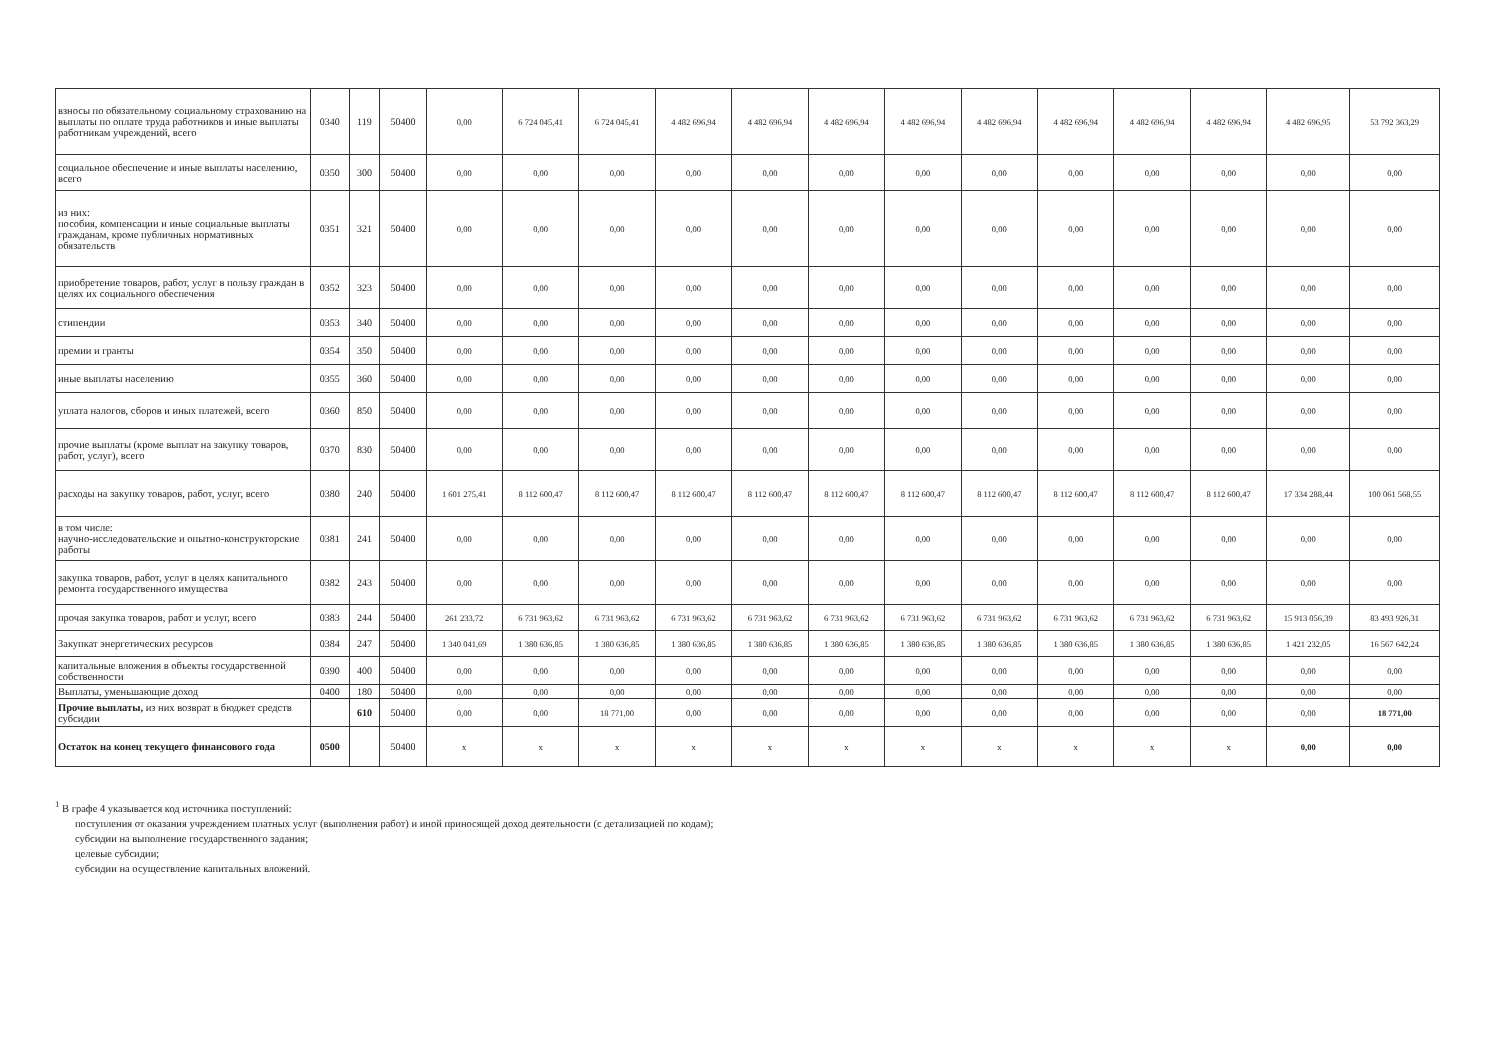| взносы по обязательному социальному страхованию на выплаты по оплате труда работников и иные выплаты работникам учреждений, всего | 0340 | 119 | 50400 | 0,00 | 6 724 045,41 | 6 724 045,41 | 4 482 696,94 | 4 482 696,94 | 4 482 696,94 | 4 482 696,94 | 4 482 696,94 | 4 482 696,94 | 4 482 696,94 | 4 482 696,94 | 4 482 696,95 | 53 792 363,29 |
| социальное обеспечение и иные выплаты населению, всего | 0350 | 300 | 50400 | 0,00 | 0,00 | 0,00 | 0,00 | 0,00 | 0,00 | 0,00 | 0,00 | 0,00 | 0,00 | 0,00 | 0,00 | 0,00 |
| из них: пособия, компенсации и иные социальные выплаты гражданам, кроме публичных нормативных обязательств | 0351 | 321 | 50400 | 0,00 | 0,00 | 0,00 | 0,00 | 0,00 | 0,00 | 0,00 | 0,00 | 0,00 | 0,00 | 0,00 | 0,00 | 0,00 |
| приобретение товаров, работ, услуг в пользу граждан в целях их социального обеспечения | 0352 | 323 | 50400 | 0,00 | 0,00 | 0,00 | 0,00 | 0,00 | 0,00 | 0,00 | 0,00 | 0,00 | 0,00 | 0,00 | 0,00 | 0,00 |
| стипендии | 0353 | 340 | 50400 | 0,00 | 0,00 | 0,00 | 0,00 | 0,00 | 0,00 | 0,00 | 0,00 | 0,00 | 0,00 | 0,00 | 0,00 | 0,00 |
| премии и гранты | 0354 | 350 | 50400 | 0,00 | 0,00 | 0,00 | 0,00 | 0,00 | 0,00 | 0,00 | 0,00 | 0,00 | 0,00 | 0,00 | 0,00 | 0,00 |
| иные выплаты населению | 0355 | 360 | 50400 | 0,00 | 0,00 | 0,00 | 0,00 | 0,00 | 0,00 | 0,00 | 0,00 | 0,00 | 0,00 | 0,00 | 0,00 | 0,00 |
| уплата налогов, сборов и иных платежей, всего | 0360 | 850 | 50400 | 0,00 | 0,00 | 0,00 | 0,00 | 0,00 | 0,00 | 0,00 | 0,00 | 0,00 | 0,00 | 0,00 | 0,00 | 0,00 |
| прочие выплаты (кроме выплат на закупку товаров, работ, услуг), всего | 0370 | 830 | 50400 | 0,00 | 0,00 | 0,00 | 0,00 | 0,00 | 0,00 | 0,00 | 0,00 | 0,00 | 0,00 | 0,00 | 0,00 | 0,00 |
| расходы на закупку товаров, работ, услуг, всего | 0380 | 240 | 50400 | 1 601 275,41 | 8 112 600,47 | 8 112 600,47 | 8 112 600,47 | 8 112 600,47 | 8 112 600,47 | 8 112 600,47 | 8 112 600,47 | 8 112 600,47 | 8 112 600,47 | 8 112 600,47 | 17 334 288,44 | 100 061 568,55 |
| в том числе: научно-исследовательские и опытно-конструкторские работы | 0381 | 241 | 50400 | 0,00 | 0,00 | 0,00 | 0,00 | 0,00 | 0,00 | 0,00 | 0,00 | 0,00 | 0,00 | 0,00 | 0,00 | 0,00 |
| закупка товаров, работ, услуг в целях капитального ремонта государственного имущества | 0382 | 243 | 50400 | 0,00 | 0,00 | 0,00 | 0,00 | 0,00 | 0,00 | 0,00 | 0,00 | 0,00 | 0,00 | 0,00 | 0,00 | 0,00 |
| прочая закупка товаров, работ и услуг, всего | 0383 | 244 | 50400 | 261 233,72 | 6 731 963,62 | 6 731 963,62 | 6 731 963,62 | 6 731 963,62 | 6 731 963,62 | 6 731 963,62 | 6 731 963,62 | 6 731 963,62 | 6 731 963,62 | 6 731 963,62 | 15 913 056,39 | 83 493 926,31 |
| Закупкат энергетических ресурсов | 0384 | 247 | 50400 | 1 340 041,69 | 1 380 636,85 | 1 380 636,85 | 1 380 636,85 | 1 380 636,85 | 1 380 636,85 | 1 380 636,85 | 1 380 636,85 | 1 380 636,85 | 1 380 636,85 | 1 380 636,85 | 1 421 232,05 | 16 567 642,24 |
| капитальные вложения в объекты государственной собственности | 0390 | 400 | 50400 | 0,00 | 0,00 | 0,00 | 0,00 | 0,00 | 0,00 | 0,00 | 0,00 | 0,00 | 0,00 | 0,00 | 0,00 | 0,00 |
| Выплаты, уменьшающие доход | 0400 | 180 | 50400 | 0,00 | 0,00 | 0,00 | 0,00 | 0,00 | 0,00 | 0,00 | 0,00 | 0,00 | 0,00 | 0,00 | 0,00 | 0,00 |
| Прочие выплаты, из них возврат в бюджет средств субсидии | | 610 | 50400 | 0,00 | 0,00 | 18 771,00 | 0,00 | 0,00 | 0,00 | 0,00 | 0,00 | 0,00 | 0,00 | 0,00 | 0,00 | 18 771,00 |
| Остаток на конец текущего финансового года | 0500 | | 50400 | x | x | x | x | x | x | x | x | x | x | x | 0,00 | 0,00 |
<sup>1</sup> В графе 4 указывается код источника поступлений:
поступления от оказания учреждением платных услуг (выполнения работ) и иной приносящей доход деятельности (с детализацией по кодам);
субсидии на выполнение государственного задания;
целевые субсидии;
субсидии на осуществление капитальных вложений.